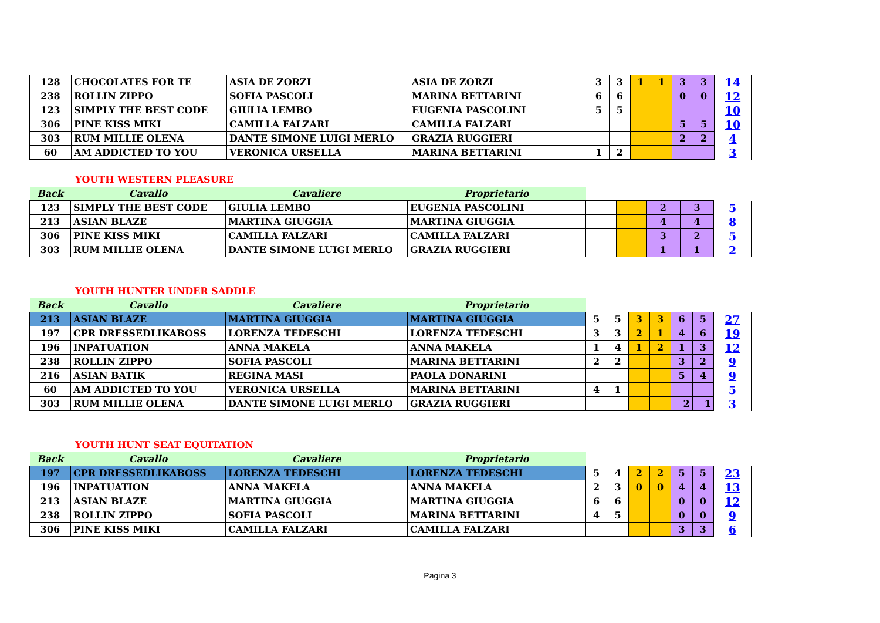| 128 | CHOCOLATES FOR TE | ASIA DE ZORZI | ASIA DE ZORZI | 3 | 3 | 1 | 1 | 3 | 3 | 14 |
| 238 | ROLLIN ZIPPO | SOFIA PASCOLI | MARINA BETTARINI | 6 | 6 | | | 0 | 0 | 12 |
| 123 | SIMPLY THE BEST CODE | GIULIA LEMBO | EUGENIA PASCOLINI | 5 | 5 | | | | | 10 |
| 306 | PINE KISS MIKI | CAMILLA FALZARI | CAMILLA FALZARI | | | | | 5 | 5 | 10 |
| 303 | RUM MILLIE OLENA | DANTE SIMONE LUIGI MERLO | GRAZIA RUGGIERI | | | | | 2 | 2 | 4 |
| 60 | AM ADDICTED TO YOU | VERONICA URSELLA | MARINA BETTARINI | 1 | 2 | | | | | 3 |
YOUTH WESTERN PLEASURE
| Back | Cavallo | Cavaliere | Proprietario | | | | | | | |
| --- | --- | --- | --- | --- | --- | --- | --- | --- | --- | --- |
| 123 | SIMPLY THE BEST CODE | GIULIA LEMBO | EUGENIA PASCOLINI | | | | | 2 | 3 | 5 |
| 213 | ASIAN BLAZE | MARTINA GIUGGIA | MARTINA GIUGGIA | | | | | 4 | 4 | 8 |
| 306 | PINE KISS MIKI | CAMILLA FALZARI | CAMILLA FALZARI | | | | | 3 | 2 | 5 |
| 303 | RUM MILLIE OLENA | DANTE SIMONE LUIGI MERLO | GRAZIA RUGGIERI | | | | | 1 | 1 | 2 |
YOUTH HUNTER UNDER SADDLE
| Back | Cavallo | Cavaliere | Proprietario | | | | | | | |
| --- | --- | --- | --- | --- | --- | --- | --- | --- | --- | --- |
| 213 | ASIAN BLAZE | MARTINA GIUGGIA | MARTINA GIUGGIA | 5 | 5 | 3 | 3 | 6 | 5 | 27 |
| 197 | CPR DRESSEDLIKABOSS | LORENZA TEDESCHI | LORENZA TEDESCHI | 3 | 3 | 2 | 1 | 4 | 6 | 19 |
| 196 | INPATUATION | ANNA MAKELA | ANNA MAKELA | 1 | 4 | 1 | 2 | 1 | 3 | 12 |
| 238 | ROLLIN ZIPPO | SOFIA PASCOLI | MARINA BETTARINI | 2 | 2 | | | 3 | 2 | 9 |
| 216 | ASIAN BATIK | REGINA MASI | PAOLA DONARINI | | | | | 5 | 4 | 9 |
| 60 | AM ADDICTED TO YOU | VERONICA URSELLA | MARINA BETTARINI | 4 | 1 | | | | | 5 |
| 303 | RUM MILLIE OLENA | DANTE SIMONE LUIGI MERLO | GRAZIA RUGGIERI | | | | | 2 | 1 | 3 |
YOUTH HUNT SEAT EQUITATION
| Back | Cavallo | Cavaliere | Proprietario | | | | | | | |
| --- | --- | --- | --- | --- | --- | --- | --- | --- | --- | --- |
| 197 | CPR DRESSEDLIKABOSS | LORENZA TEDESCHI | LORENZA TEDESCHI | 5 | 4 | 2 | 2 | 5 | 5 | 23 |
| 196 | INPATUATION | ANNA MAKELA | ANNA MAKELA | 2 | 3 | 0 | 0 | 4 | 4 | 13 |
| 213 | ASIAN BLAZE | MARTINA GIUGGIA | MARTINA GIUGGIA | 6 | 6 | | | 0 | 0 | 12 |
| 238 | ROLLIN ZIPPO | SOFIA PASCOLI | MARINA BETTARINI | 4 | 5 | | | 0 | 0 | 9 |
| 306 | PINE KISS MIKI | CAMILLA FALZARI | CAMILLA FALZARI | | | | | 3 | 3 | 6 |
Pagina 3